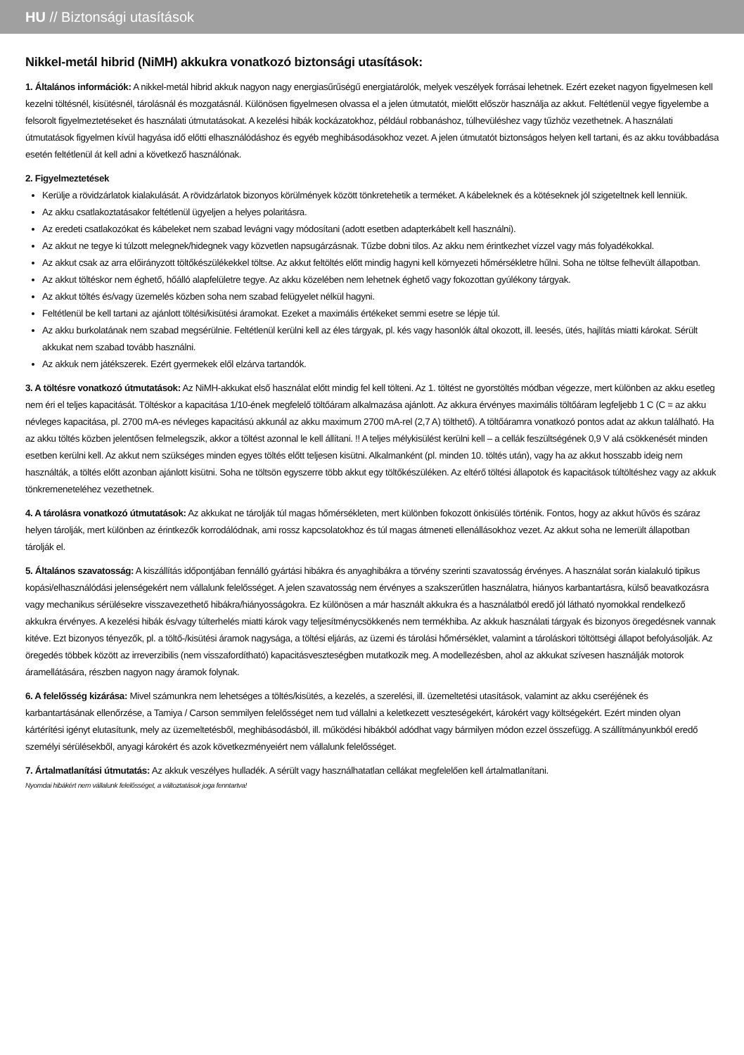HU // Biztonsági utasítások
Nikkel-metál hibrid (NiMH) akkukra vonatkozó biztonsági utasítások:
1. Általános információk: A nikkel-metál hibrid akkuk nagyon nagy energiasűrűségű energiatárolók, melyek veszélyek forrásai lehetnek. Ezért ezeket nagyon figyelmesen kell kezelni töltésnél, kisütésnél, tárolásnál és mozgatásnál. Különösen figyelmesen olvassa el a jelen útmutatót, mielőtt először használja az akkut. Feltétlenül vegye figyelembe a felsorolt figyelmeztetéseket és használati útmutatásokat. A kezelési hibák kockázatokhoz, például robbanáshoz, túlhevüléshez vagy tűzhöz vezethetnek. A használati útmutatások figyelmen kívül hagyása idő előtti elhasználódáshoz és egyéb meghibásodásokhoz vezet. A jelen útmutatót biztonságos helyen kell tartani, és az akku továbbadása esetén feltétlenül át kell adni a következő használónak.
2. Figyelmeztetések
Kerülje a rövidzárlatok kialakulását. A rövidzárlatok bizonyos körülmények között tönkretehetik a terméket. A kábeleknek és a kötéseknek jól szigeteltnek kell lenniük.
Az akku csatlakoztatásakor feltétlenül ügyeljen a helyes polaritásra.
Az eredeti csatlakozókat és kábeleket nem szabad levágni vagy módosítani (adott esetben adapterkábelt kell használni).
Az akkut ne tegye ki túlzott melegnek/hidegnek vagy közvetlen napsugárzásnak. Tűzbe dobni tilos. Az akku nem érintkezhet vízzel vagy más folyadékokkal.
Az akkut csak az arra előirányzott töltőkészülékekkel töltse. Az akkut feltöltés előtt mindig hagyni kell környezeti hőmérsékletre hűlni. Soha ne töltse felhevült állapotban.
Az akkut töltéskor nem éghető, hőálló alapfelületre tegye. Az akku közelében nem lehetnek éghető vagy fokozottan gyúlékony tárgyak.
Az akkut töltés és/vagy üzemelés közben soha nem szabad felügyelet nélkül hagyni.
Feltétlenül be kell tartani az ajánlott töltési/kisütési áramokat. Ezeket a maximális értékeket semmi esetre se lépje túl.
Az akku burkolatának nem szabad megsérülnie. Feltétlenül kerülni kell az éles tárgyak, pl. kés vagy hasonlók által okozott, ill. leesés, ütés, hajlítás miatti károkat. Sérült akkukat nem szabad tovább használni.
Az akkuk nem játékszerek. Ezért gyermekek elől elzárva tartandók.
3. A töltésre vonatkozó útmutatások: Az NiMH-akkukat első használat előtt mindig fel kell tölteni. Az 1. töltést ne gyorstöltés módban végezze, mert különben az akku esetleg nem éri el teljes kapacitását. Töltéskor a kapacitása 1/10-ének megfelelő töltőáram alkalmazása ajánlott. Az akkura érvényes maximális töltőáram legfeljebb 1 C (C = az akku névleges kapacitása, pl. 2700 mA-es névleges kapacitású akkunál az akku maximum 2700 mA-rel (2,7 A) tölthető). A töltőáramra vonatkozó pontos adat az akkun található. Ha az akku töltés közben jelentősen felmelegszik, akkor a töltést azonnal le kell állítani. !! A teljes mélykisülést kerülni kell – a cellák feszültségének 0,9 V alá csökkenését minden esetben kerülni kell. Az akkut nem szükséges minden egyes töltés előtt teljesen kisütni. Alkalmanként (pl. minden 10. töltés után), vagy ha az akkut hosszabb ideig nem használták, a töltés előtt azonban ajánlott kisütni. Soha ne töltsön egyszerre több akkut egy töltőkészüléken. Az eltérő töltési állapotok és kapacitások túltöltéshez vagy az akkuk tönkremeneteléhez vezethetnek.
4. A tárolásra vonatkozó útmutatások: Az akkukat ne tárolják túl magas hőmérsékleten, mert különben fokozott önkisülés történik. Fontos, hogy az akkut hűvös és száraz helyen tárolják, mert különben az érintkezők korrodálódnak, ami rossz kapcsolatokhoz és túl magas átmeneti ellenállásokhoz vezet. Az akkut soha ne lemerült állapotban tárolják el.
5. Általános szavatosság: A kiszállítás időpontjában fennálló gyártási hibákra és anyaghibákra a törvény szerinti szavatosság érvényes. A használat során kialakuló tipikus kopási/elhasználódási jelenségekért nem vállalunk felelősséget. A jelen szavatosság nem érvényes a szakszerűtlen használatra, hiányos karbantartásra, külső beavatkozásra vagy mechanikus sérülésekre visszavezethető hibákra/hiányosságokra. Ez különösen a már használt akkukra és a használatból eredő jól látható nyomokkal rendelkező akkukra érvényes. A kezelési hibák és/vagy túlterhelés miatti károk vagy teljesítménycsökkenés nem termékhiba. Az akkuk használati tárgyak és bizonyos öregedésnek vannak kitéve. Ezt bizonyos tényezők, pl. a töltő-/kisütési áramok nagysága, a töltési eljárás, az üzemi és tárolási hőmérséklet, valamint a tároláskori töltöttségi állapot befolyásolják. Az öregedés többek között az irreverzibilis (nem visszafordítható) kapacitásveszteségben mutatkozik meg. A modellezésben, ahol az akkukat szívesen használják motorok áramellátására, részben nagyon nagy áramok folynak.
6. A felelősség kizárása: Mivel számunkra nem lehetséges a töltés/kisütés, a kezelés, a szerelési, ill. üzemeltetési utasítások, valamint az akku cseréjének és karbantartásának ellenőrzése, a Tamiya / Carson semmilyen felelősséget nem tud vállalni a keletkezett veszteségekért, károkért vagy költségekért. Ezért minden olyan kártérítési igényt elutasítunk, mely az üzemeltetésből, meghibásodásból, ill. működési hibákból adódhat vagy bármilyen módon ezzel összefügg. A szállítmányunkból eredő személyi sérülésekből, anyagi károkért és azok következményeiért nem vállalunk felelősséget.
7. Ártalmatlanítási útmutatás: Az akkuk veszélyes hulladék. A sérült vagy használhatatlan cellákat megfelelően kell ártalmatlanítani.
Nyomdai hibákért nem vállalunk felelősséget, a változtatások joga fenntartva!